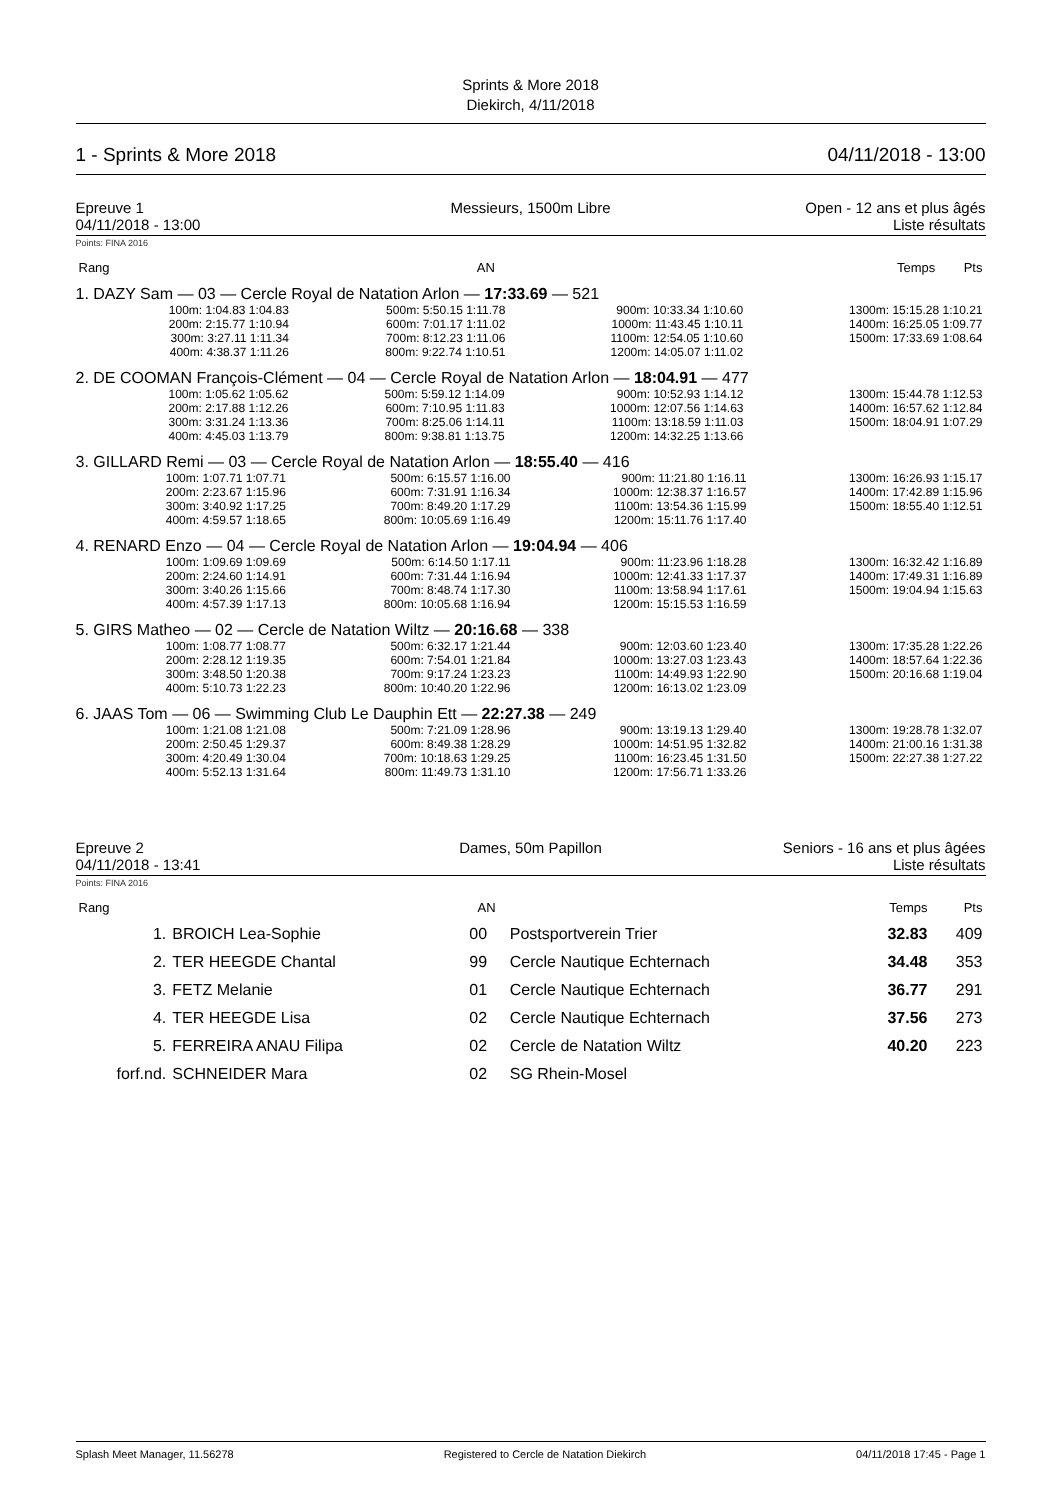Sprints & More 2018
Diekirch, 4/11/2018
1 - Sprints & More 2018 04/11/2018 - 13:00
Epreuve 1
04/11/2018 - 13:00
Messieurs, 1500m Libre Open - 12 ans et plus âgés
Liste résultats
Points: FINA 2016
| Rang | | AN | | Temps | Pts |
| --- | --- | --- | --- | --- | --- |
1. DAZY Sam — 03 — Cercle Royal de Natation Arlon — 17:33.69 — 521
| 100m: 1:04.83 1:04.83 | 500m: 5:50.15 1:11.78 | 900m: 10:33.34 1:10.60 | 1300m: 15:15.28 1:10.21 |
| 200m: 2:15.77 1:10.94 | 600m: 7:01.17 1:11.02 | 1000m: 11:43.45 1:10.11 | 1400m: 16:25.05 1:09.77 |
| 300m: 3:27.11 1:11.34 | 700m: 8:12.23 1:11.06 | 1100m: 12:54.05 1:10.60 | 1500m: 17:33.69 1:08.64 |
| 400m: 4:38.37 1:11.26 | 800m: 9:22.74 1:10.51 | 1200m: 14:05.07 1:11.02 | |
2. DE COOMAN François-Clément — 04 — Cercle Royal de Natation Arlon — 18:04.91 — 477
| 100m: 1:05.62 1:05.62 | 500m: 5:59.12 1:14.09 | 900m: 10:52.93 1:14.12 | 1300m: 15:44.78 1:12.53 |
| 200m: 2:17.88 1:12.26 | 600m: 7:10.95 1:11.83 | 1000m: 12:07.56 1:14.63 | 1400m: 16:57.62 1:12.84 |
| 300m: 3:31.24 1:13.36 | 700m: 8:25.06 1:14.11 | 1100m: 13:18.59 1:11.03 | 1500m: 18:04.91 1:07.29 |
| 400m: 4:45.03 1:13.79 | 800m: 9:38.81 1:13.75 | 1200m: 14:32.25 1:13.66 | |
3. GILLARD Remi — 03 — Cercle Royal de Natation Arlon — 18:55.40 — 416
| 100m: 1:07.71 1:07.71 | 500m: 6:15.57 1:16.00 | 900m: 11:21.80 1:16.11 | 1300m: 16:26.93 1:15.17 |
| 200m: 2:23.67 1:15.96 | 600m: 7:31.91 1:16.34 | 1000m: 12:38.37 1:16.57 | 1400m: 17:42.89 1:15.96 |
| 300m: 3:40.92 1:17.25 | 700m: 8:49.20 1:17.29 | 1100m: 13:54.36 1:15.99 | 1500m: 18:55.40 1:12.51 |
| 400m: 4:59.57 1:18.65 | 800m: 10:05.69 1:16.49 | 1200m: 15:11.76 1:17.40 | |
4. RENARD Enzo — 04 — Cercle Royal de Natation Arlon — 19:04.94 — 406
| 100m: 1:09.69 1:09.69 | 500m: 6:14.50 1:17.11 | 900m: 11:23.96 1:18.28 | 1300m: 16:32.42 1:16.89 |
| 200m: 2:24.60 1:14.91 | 600m: 7:31.44 1:16.94 | 1000m: 12:41.33 1:17.37 | 1400m: 17:49.31 1:16.89 |
| 300m: 3:40.26 1:15.66 | 700m: 8:48.74 1:17.30 | 1100m: 13:58.94 1:17.61 | 1500m: 19:04.94 1:15.63 |
| 400m: 4:57.39 1:17.13 | 800m: 10:05.68 1:16.94 | 1200m: 15:15.53 1:16.59 | |
5. GIRS Matheo — 02 — Cercle de Natation Wiltz — 20:16.68 — 338
| 100m: 1:08.77 1:08.77 | 500m: 6:32.17 1:21.44 | 900m: 12:03.60 1:23.40 | 1300m: 17:35.28 1:22.26 |
| 200m: 2:28.12 1:19.35 | 600m: 7:54.01 1:21.84 | 1000m: 13:27.03 1:23.43 | 1400m: 18:57.64 1:22.36 |
| 300m: 3:48.50 1:20.38 | 700m: 9:17.24 1:23.23 | 1100m: 14:49.93 1:22.90 | 1500m: 20:16.68 1:19.04 |
| 400m: 5:10.73 1:22.23 | 800m: 10:40.20 1:22.96 | 1200m: 16:13.02 1:23.09 | |
6. JAAS Tom — 06 — Swimming Club Le Dauphin Ett — 22:27.38 — 249
| 100m: 1:21.08 1:21.08 | 500m: 7:21.09 1:28.96 | 900m: 13:19.13 1:29.40 | 1300m: 19:28.78 1:32.07 |
| 200m: 2:50.45 1:29.37 | 600m: 8:49.38 1:28.29 | 1000m: 14:51.95 1:32.82 | 1400m: 21:00.16 1:31.38 |
| 300m: 4:20.49 1:30.04 | 700m: 10:18.63 1:29.25 | 1100m: 16:23.45 1:31.50 | 1500m: 22:27.38 1:27.22 |
| 400m: 5:52.13 1:31.64 | 800m: 11:49.73 1:31.10 | 1200m: 17:56.71 1:33.26 | |
Epreuve 2
04/11/2018 - 13:41
Dames, 50m Papillon Seniors - 16 ans et plus âgées
Liste résultats
Points: FINA 2016
| Rang | | AN | | Temps | Pts |
| --- | --- | --- | --- | --- | --- |
| 1. | BROICH Lea-Sophie | 00 | Postsportverein Trier | 32.83 | 409 |
| 2. | TER HEEGDE Chantal | 99 | Cercle Nautique Echternach | 34.48 | 353 |
| 3. | FETZ Melanie | 01 | Cercle Nautique Echternach | 36.77 | 291 |
| 4. | TER HEEGDE Lisa | 02 | Cercle Nautique Echternach | 37.56 | 273 |
| 5. | FERREIRA ANAU Filipa | 02 | Cercle de Natation Wiltz | 40.20 | 223 |
| forf.nd. | SCHNEIDER Mara | 02 | SG Rhein-Mosel | | |
Splash Meet Manager, 11.56278 Registered to Cercle de Natation Diekirch 04/11/2018 17:45 - Page 1